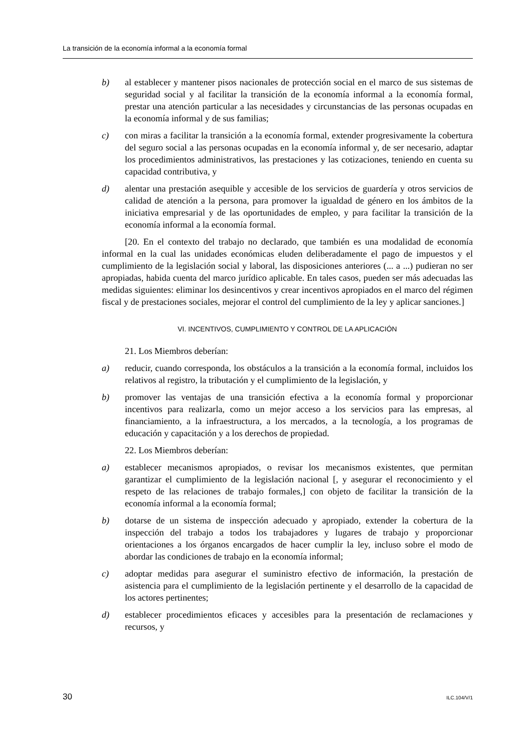La transición de la economía informal a la economía formal
b) al establecer y mantener pisos nacionales de protección social en el marco de sus sistemas de seguridad social y al facilitar la transición de la economía informal a la economía formal, prestar una atención particular a las necesidades y circunstancias de las personas ocupadas en la economía informal y de sus familias;
c) con miras a facilitar la transición a la economía formal, extender progresivamente la cobertura del seguro social a las personas ocupadas en la economía informal y, de ser necesario, adaptar los procedimientos administrativos, las prestaciones y las cotizaciones, teniendo en cuenta su capacidad contributiva, y
d) alentar una prestación asequible y accesible de los servicios de guardería y otros servicios de calidad de atención a la persona, para promover la igualdad de género en los ámbitos de la iniciativa empresarial y de las oportunidades de empleo, y para facilitar la transición de la economía informal a la economía formal.
[20. En el contexto del trabajo no declarado, que también es una modalidad de economía informal en la cual las unidades económicas eluden deliberadamente el pago de impuestos y el cumplimiento de la legislación social y laboral, las disposiciones anteriores (... a ...) pudieran no ser apropiadas, habida cuenta del marco jurídico aplicable. En tales casos, pueden ser más adecuadas las medidas siguientes: eliminar los desincentivos y crear incentivos apropiados en el marco del régimen fiscal y de prestaciones sociales, mejorar el control del cumplimiento de la ley y aplicar sanciones.]
VI. INCENTIVOS, CUMPLIMIENTO Y CONTROL DE LA APLICACIÓN
21. Los Miembros deberían:
a) reducir, cuando corresponda, los obstáculos a la transición a la economía formal, incluidos los relativos al registro, la tributación y el cumplimiento de la legislación, y
b) promover las ventajas de una transición efectiva a la economía formal y proporcionar incentivos para realizarla, como un mejor acceso a los servicios para las empresas, al financiamiento, a la infraestructura, a los mercados, a la tecnología, a los programas de educación y capacitación y a los derechos de propiedad.
22. Los Miembros deberían:
a) establecer mecanismos apropiados, o revisar los mecanismos existentes, que permitan garantizar el cumplimiento de la legislación nacional [, y asegurar el reconocimiento y el respeto de las relaciones de trabajo formales,] con objeto de facilitar la transición de la economía informal a la economía formal;
b) dotarse de un sistema de inspección adecuado y apropiado, extender la cobertura de la inspección del trabajo a todos los trabajadores y lugares de trabajo y proporcionar orientaciones a los órganos encargados de hacer cumplir la ley, incluso sobre el modo de abordar las condiciones de trabajo en la economía informal;
c) adoptar medidas para asegurar el suministro efectivo de información, la prestación de asistencia para el cumplimiento de la legislación pertinente y el desarrollo de la capacidad de los actores pertinentes;
d) establecer procedimientos eficaces y accesibles para la presentación de reclamaciones y recursos, y
30 ILC.104/V/1